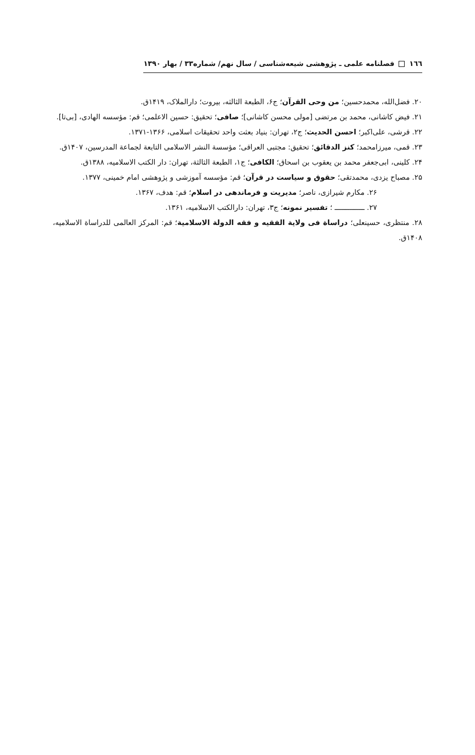١٦٦ فصلنامه علمی ـ پژوهشی شیعه‌شناسی / سال نهم/ شماره۳۳ / بهار ۱۳۹۰
۲۰. فضل‌الله، محمدحسین؛ من وحی القرآن؛ ج۶، الطبعة الثالثه، بیروت؛ دارالملاک، ۱۴۱۹ق.
۲۱. فیض کاشانی، محمد بن مرتضی [مولی محسن کاشانی]؛ صافی؛ تحقیق: حسین الاعلمی؛ قم: مؤسسه الهادی، [بی‌تا].
۲۲. قرشی، علی‌اکبر؛ احسن الحدیث؛ ج۲، تهران: بنیاد بعثت واحد تحقیقات اسلامی، ۱۳۶۶-۱۳۷۱.
۲۳. قمی، میرزامحمد؛ کنز الدقائق؛ تحقیق: مجتبی العراقی؛ مؤسسة النشر الاسلامی التابعة لجماعة المدرسین، ۱۴۰۷ق.
۲۴. کلینی، ابی‌جعفر محمد بن یعقوب بن اسحاق؛ الکافی؛ ج۱، الطبعة الثالثة، تهران: دار الکتب الاسلامیه، ۱۳۸۸ق.
۲۵. مصباح یزدی، محمدتقی؛ حقوق و سیاست در قرآن؛ قم: مؤسسه آموزشی و پژوهشی امام خمینی، ۱۳۷۷.
۲۶. مکارم شیرازی، ناصر؛ مدیریت و فرماندهی در اسلام؛ قم: هدف، ۱۳۶۷.
۲۷. ــــــــــــــ ؛ تفسیر نمونه؛ ج۳، تهران: دارالکتب الاسلامیه، ۱۳۶۱.
۲۸. منتظری، حسینعلی؛ دراساة فی ولایة الفقیه و فقه الدولة الاسلامیة؛ قم: المرکز العالمی للدراساة الاسلامیه، ۱۴۰۸ق.